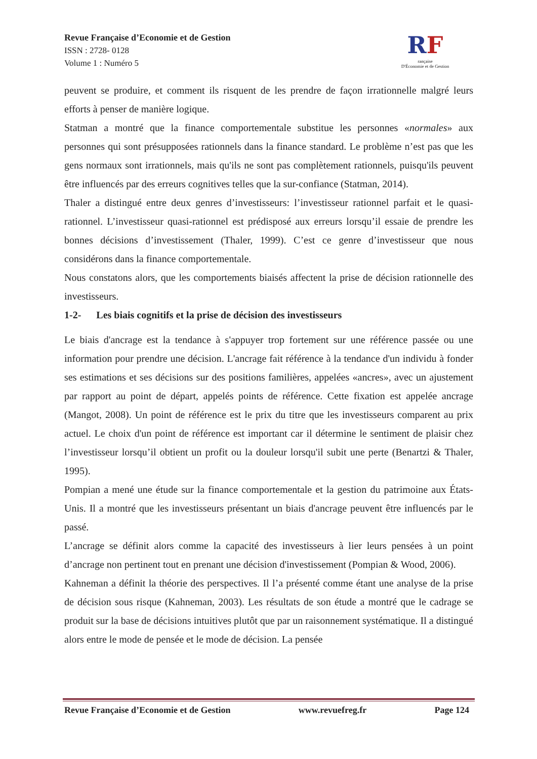Revue Française d’Economie et de Gestion
ISSN : 2728- 0128
Volume 1 : Numéro 5
RF
rançaise
D'Économie et de Gestion
peuvent se produire, et comment ils risquent de les prendre de façon irrationnelle malgré leurs efforts à penser de manière logique.
Statman a montré que la finance comportementale substitue les personnes «normales» aux personnes qui sont présupposées rationnels dans la finance standard. Le problème n’est pas que les gens normaux sont irrationnels, mais qu'ils ne sont pas complètement rationnels, puisqu'ils peuvent être influencés par des erreurs cognitives telles que la sur-confiance (Statman, 2014).
Thaler a distingué entre deux genres d’investisseurs: l’investisseur rationnel parfait et le quasi-rationnel. L’investisseur quasi-rationnel est prédisposé aux erreurs lorsqu’il essaie de prendre les bonnes décisions d’investissement (Thaler, 1999). C’est ce genre d’investisseur que nous considérons dans la finance comportementale.
Nous constatons alors, que les comportements biaisés affectent la prise de décision rationnelle des investisseurs.
1-2- Les biais cognitifs et la prise de décision des investisseurs
Le biais d'ancrage est la tendance à s'appuyer trop fortement sur une référence passée ou une information pour prendre une décision. L'ancrage fait référence à la tendance d'un individu à fonder ses estimations et ses décisions sur des positions familières, appelées «ancres», avec un ajustement par rapport au point de départ, appelés points de référence. Cette fixation est appelée ancrage (Mangot, 2008). Un point de référence est le prix du titre que les investisseurs comparent au prix actuel. Le choix d'un point de référence est important car il détermine le sentiment de plaisir chez l’investisseur lorsqu’il obtient un profit ou la douleur lorsqu'il subit une perte (Benartzi & Thaler, 1995).
Pompian a mené une étude sur la finance comportementale et la gestion du patrimoine aux États-Unis. Il a montré que les investisseurs présentant un biais d'ancrage peuvent être influencés par le passé.
L’ancrage se définit alors comme la capacité des investisseurs à lier leurs pensées à un point d’ancrage non pertinent tout en prenant une décision d'investissement (Pompian & Wood, 2006).
Kahneman a définit la théorie des perspectives. Il l’a présenté comme étant une analyse de la prise de décision sous risque (Kahneman, 2003). Les résultats de son étude a montré que le cadrage se produit sur la base de décisions intuitives plutôt que par un raisonnement systématique. Il a distingué alors entre le mode de pensée et le mode de décision. La pensée
Revue Française d’Economie et de Gestion www.revuefreg.fr Page 124